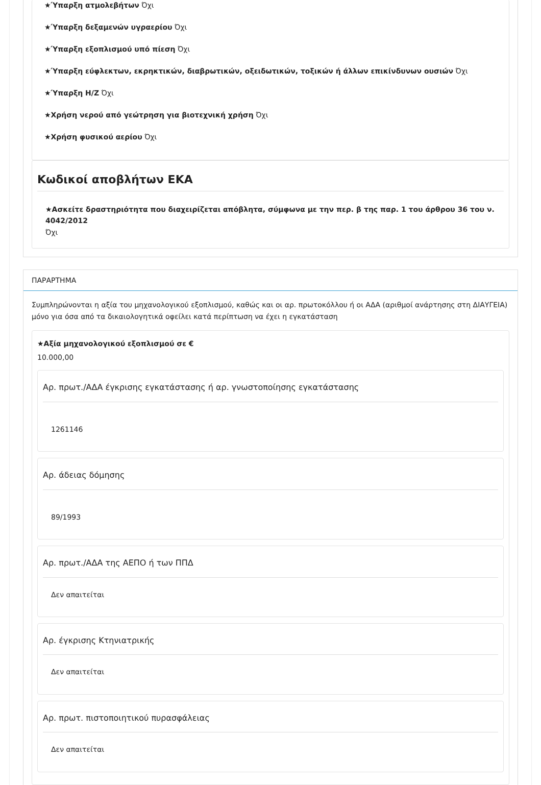★Ύπαρξη ατμολεβήτων Όχι
★Ύπαρξη δεξαμενών υγραερίου Όχι
★Ύπαρξη εξοπλισμού υπό πίεση Όχι
★Ύπαρξη εύφλεκτων, εκρηκτικών, διαβρωτικών, οξειδωτικών, τοξικών ή άλλων επικίνδυνων ουσιών Όχι
★Ύπαρξη Η/Ζ Όχι
★Χρήση νερού από γεώτρηση για βιοτεχνική χρήση Όχι
★Χρήση φυσικού αερίου Όχι
Κωδικοί αποβλήτων ΕΚΑ
★Ασκείτε δραστηριότητα που διαχειρίζεται απόβλητα, σύμφωνα με την περ. β της παρ. 1 του άρθρου 36 του ν. 4042/2012
Όχι
ΠΑΡΑΡΤΗΜΑ
Συμπληρώνονται η αξία του μηχανολογικού εξοπλισμού, καθώς και οι αρ. πρωτοκόλλου ή οι ΑΔΑ (αριθμοί ανάρτησης στη ΔΙΑΥΓΕΙΑ) μόνο για όσα από τα δικαιολογητικά οφείλει κατά περίπτωση να έχει η εγκατάσταση
★Αξία μηχανολογικού εξοπλισμού σε €
10.000,00
Αρ. πρωτ./ΑΔΑ έγκρισης εγκατάστασης ή αρ. γνωστοποίησης εγκατάστασης
1261146
Αρ. άδειας δόμησης
89/1993
Αρ. πρωτ./ΑΔΑ της ΑΕΠΟ ή των ΠΠΔ
Δεν απαιτείται
Αρ. έγκρισης Κτηνιατρικής
Δεν απαιτείται
Αρ. πρωτ. πιστοποιητικού πυρασφάλειας
Δεν απαιτείται